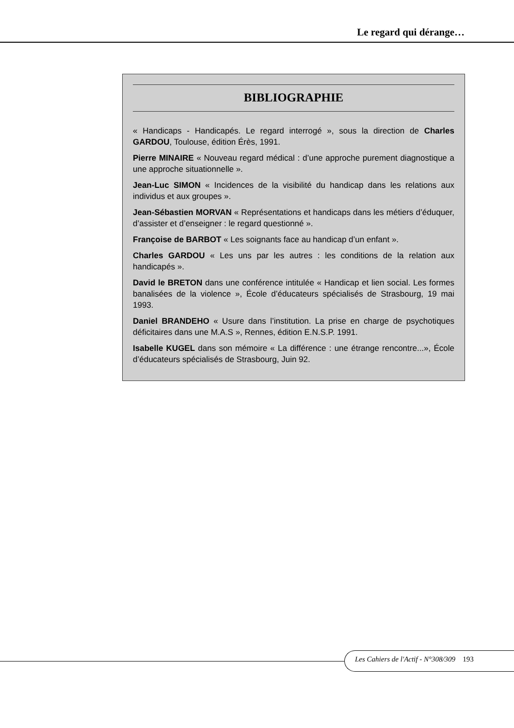Le regard qui dérange…
BIBLIOGRAPHIE
« Handicaps - Handicapés. Le regard interrogé », sous la direction de Charles GARDOU, Toulouse, édition Érès, 1991.
Pierre MINAIRE « Nouveau regard médical : d’une approche purement diagnostique a une approche situationnelle ».
Jean-Luc SIMON « Incidences de la visibilité du handicap dans les relations aux individus et aux groupes ».
Jean-Sébastien MORVAN « Représentations et handicaps dans les métiers d’éduquer, d’assister et d’enseigner : le regard questionné ».
Françoise de BARBOT « Les soignants face au handicap d’un enfant ».
Charles GARDOU « Les uns par les autres : les conditions de la relation aux handicapés ».
David le BRETON dans une conférence intitulée « Handicap et lien social. Les formes banalisées de la violence », École d’éducateurs spécialisés de Strasbourg, 19 mai 1993.
Daniel BRANDEHO « Usure dans l’institution. La prise en charge de psychotiques déficitaires dans une M.A.S », Rennes, édition E.N.S.P. 1991.
Isabelle KUGEL dans son mémoire « La différence : une étrange rencontre...», École d’éducateurs spécialisés de Strasbourg, Juin 92.
Les Cahiers de l'Actif - N°308/309 193